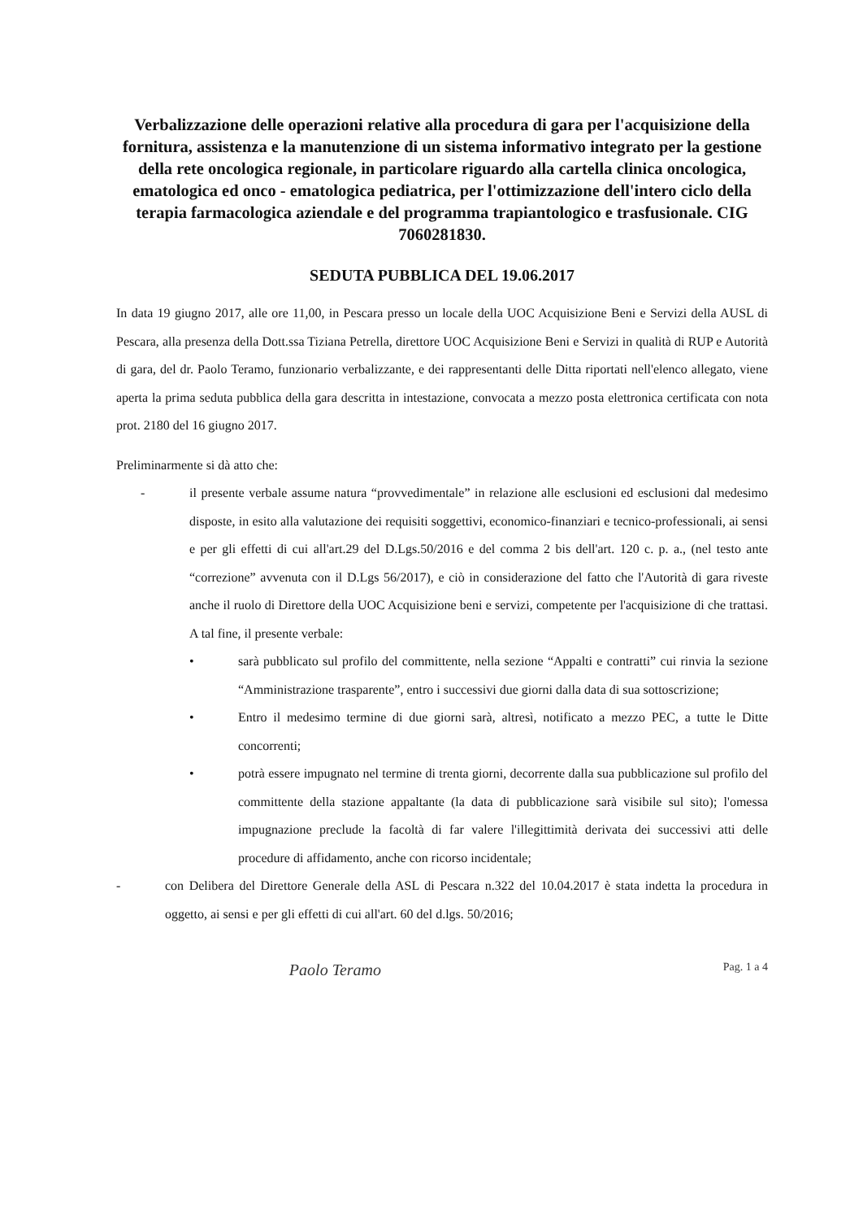Verbalizzazione delle operazioni relative alla procedura di gara per l'acquisizione della fornitura, assistenza e la manutenzione di un sistema informativo integrato per la gestione della rete oncologica regionale, in particolare riguardo alla cartella clinica oncologica, ematologica ed onco - ematologica pediatrica, per l'ottimizzazione dell'intero ciclo della terapia farmacologica aziendale e del programma trapiantologico e trasfusionale. CIG 7060281830.
SEDUTA PUBBLICA DEL 19.06.2017
In data 19 giugno 2017, alle ore 11,00, in Pescara presso un locale della UOC Acquisizione Beni e Servizi della AUSL di Pescara, alla presenza della Dott.ssa Tiziana Petrella, direttore UOC Acquisizione Beni e Servizi in qualità di RUP e Autorità di gara, del dr. Paolo Teramo, funzionario verbalizzante, e dei rappresentanti delle Ditta riportati nell'elenco allegato, viene aperta la prima seduta pubblica della gara descritta in intestazione, convocata a mezzo posta elettronica certificata con nota prot. 2180 del 16 giugno 2017.
Preliminarmente si dà atto che:
- il presente verbale assume natura “provvedimentale” in relazione alle esclusioni ed esclusioni dal medesimo disposte, in esito alla valutazione dei requisiti soggettivi, economico-finanziari e tecnico-professionali, ai sensi e per gli effetti di cui all'art.29 del D.Lgs.50/2016 e del comma 2 bis dell'art. 120 c. p. a., (nel testo ante “correzione” avvenuta con il D.Lgs 56/2017), e ciò in considerazione del fatto che l'Autorità di gara riveste anche il ruolo di Direttore della UOC Acquisizione beni e servizi, competente per l'acquisizione di che trattasi. A tal fine, il presente verbale:
• sarà pubblicato sul profilo del committente, nella sezione “Appalti e contratti” cui rinvia la sezione “Amministrazione trasparente”, entro i successivi due giorni dalla data di sua sottoscrizione;
• Entro il medesimo termine di due giorni sarà, altresì, notificato a mezzo PEC, a tutte le Ditte concorrenti;
• potrà essere impugnato nel termine di trenta giorni, decorrente dalla sua pubblicazione sul profilo del committente della stazione appaltante (la data di pubblicazione sarà visibile sul sito); l'omessa impugnazione preclude la facoltà di far valere l'illegittimità derivata dei successivi atti delle procedure di affidamento, anche con ricorso incidentale;
- con Delibera del Direttore Generale della ASL di Pescara n.322 del 10.04.2017 è stata indetta la procedura in oggetto, ai sensi e per gli effetti di cui all'art. 60 del d.lgs. 50/2016;
Paolo Teramo Pag. 1 a 4